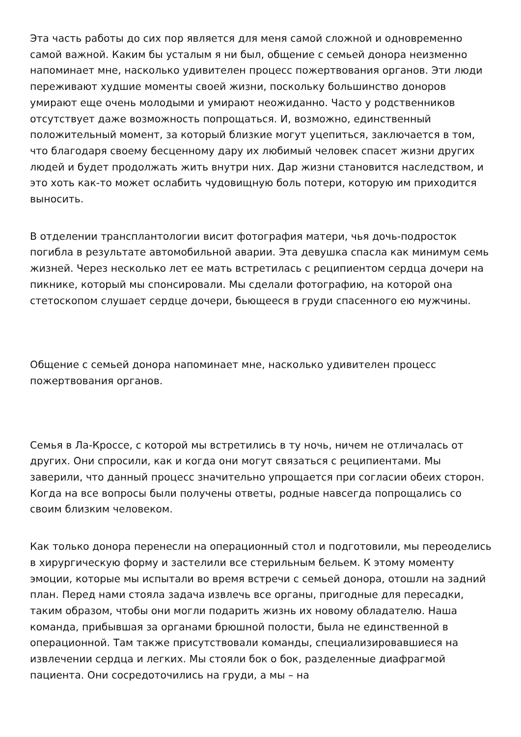Эта часть работы до сих пор является для меня самой сложной и одновременно самой важной. Каким бы усталым я ни был, общение с семьей донора неизменно напоминает мне, насколько удивителен процесс пожертвования органов. Эти люди переживают худшие моменты своей жизни, поскольку большинство доноров умирают еще очень молодыми и умирают неожиданно. Часто у родственников отсутствует даже возможность попрощаться. И, возможно, единственный положительный момент, за который близкие могут уцепиться, заключается в том, что благодаря своему бесценному дару их любимый человек спасет жизни других людей и будет продолжать жить внутри них. Дар жизни становится наследством, и это хоть как-то может ослабить чудовищную боль потери, которую им приходится выносить.
В отделении трансплантологии висит фотография матери, чья дочь-подросток погибла в результате автомобильной аварии. Эта девушка спасла как минимум семь жизней. Через несколько лет ее мать встретилась с реципиентом сердца дочери на пикнике, который мы спонсировали. Мы сделали фотографию, на которой она стетоскопом слушает сердце дочери, бьющееся в груди спасенного ею мужчины.
Общение с семьей донора напоминает мне, насколько удивителен процесс пожертвования органов.
Семья в Ла-Кроссе, с которой мы встретились в ту ночь, ничем не отличалась от других. Они спросили, как и когда они могут связаться с реципиентами. Мы заверили, что данный процесс значительно упрощается при согласии обеих сторон. Когда на все вопросы были получены ответы, родные навсегда попрощались со своим близким человеком.
Как только донора перенесли на операционный стол и подготовили, мы переоделись в хирургическую форму и застелили все стерильным бельем. К этому моменту эмоции, которые мы испытали во время встречи с семьей донора, отошли на задний план. Перед нами стояла задача извлечь все органы, пригодные для пересадки, таким образом, чтобы они могли подарить жизнь их новому обладателю. Наша команда, прибывшая за органами брюшной полости, была не единственной в операционной. Там также присутствовали команды, специализировавшиеся на извлечении сердца и легких. Мы стояли бок о бок, разделенные диафрагмой пациента. Они сосредоточились на груди, а мы – на